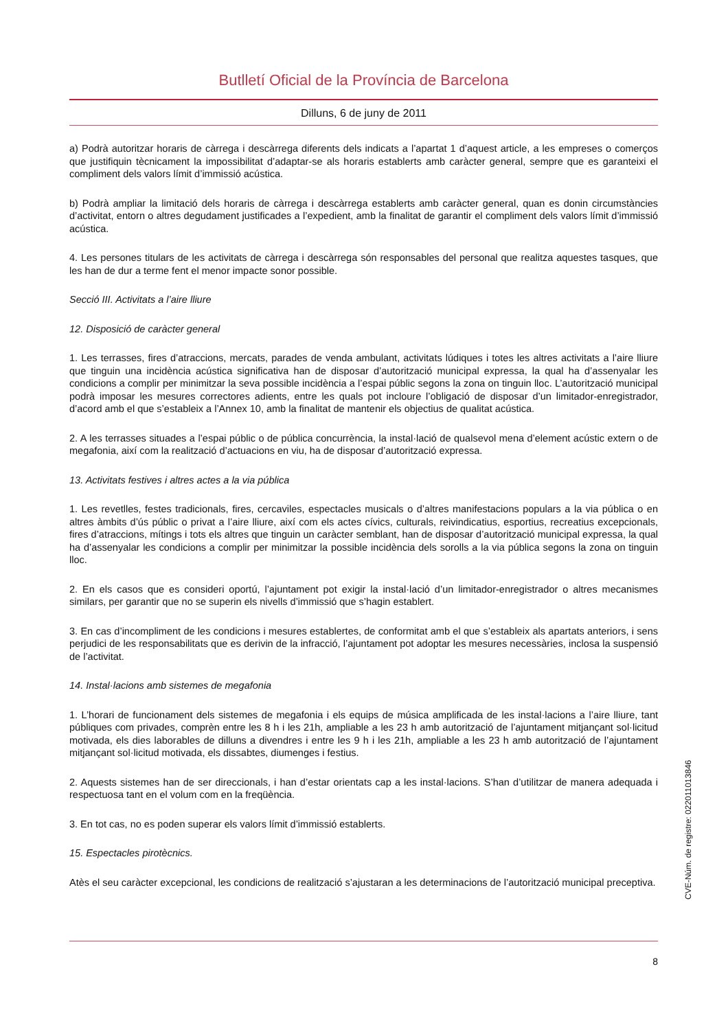Butlletí Oficial de la Província de Barcelona
Dilluns, 6 de juny de 2011
a) Podrà autoritzar horaris de càrrega i descàrrega diferents dels indicats a l’apartat 1 d’aquest article, a les empreses o comerços que justifiquin tècnicament la impossibilitat d’adaptar-se als horaris establerts amb caràcter general, sempre que es garanteixi el compliment dels valors límit d’immissió acústica.
b) Podrà ampliar la limitació dels horaris de càrrega i descàrrega establerts amb caràcter general, quan es donin circumstàncies d’activitat, entorn o altres degudament justificades a l’expedient, amb la finalitat de garantir el compliment dels valors límit d’immissió acústica.
4. Les persones titulars de les activitats de càrrega i descàrrega són responsables del personal que realitza aquestes tasques, que les han de dur a terme fent el menor impacte sonor possible.
Secció III. Activitats a l’aire lliure
12. Disposició de caràcter general
1. Les terrasses, fires d’atraccions, mercats, parades de venda ambulant, activitats lúdiques i totes les altres activitats a l’aire lliure que tinguin una incidència acústica significativa han de disposar d’autorització municipal expressa, la qual ha d’assenyalar les condicions a complir per minimitzar la seva possible incidència a l’espai públic segons la zona on tinguin lloc. L’autorització municipal podrà imposar les mesures correctores adients, entre les quals pot incloure l’obligació de disposar d’un limitador-enregistrador, d’acord amb el que s’estableix a l’Annex 10, amb la finalitat de mantenir els objectius de qualitat acústica.
2. A les terrasses situades a l’espai públic o de pública concurrència, la instal·lació de qualsevol mena d’element acústic extern o de megafonia, així com la realització d’actuacions en viu, ha de disposar d’autorització expressa.
13. Activitats festives i altres actes a la via pública
1. Les revetlles, festes tradicionals, fires, cercaviles, espectacles musicals o d’altres manifestacions populars a la via pública o en altres àmbits d’ús públic o privat a l’aire lliure, així com els actes cívics, culturals, reivindicatius, esportius, recreatius excepcionals, fires d’atraccions, mítings i tots els altres que tinguin un caràcter semblant, han de disposar d’autorització municipal expressa, la qual ha d’assenyalar les condicions a complir per minimitzar la possible incidència dels sorolls a la via pública segons la zona on tinguin lloc.
2. En els casos que es consideri oportú, l’ajuntament pot exigir la instal·lació d’un limitador-enregistrador o altres mecanismes similars, per garantir que no se superin els nivells d’immissió que s’hagin establert.
3. En cas d’incompliment de les condicions i mesures establertes, de conformitat amb el que s’estableix als apartats anteriors, i sens perjudici de les responsabilitats que es derivin de la infracció, l’ajuntament pot adoptar les mesures necessàries, inclosa la suspensió de l’activitat.
14. Instal·lacions amb sistemes de megafonia
1. L’horari de funcionament dels sistemes de megafonia i els equips de música amplificada de les instal·lacions a l’aire lliure, tant públiques com privades, comprèn entre les 8 h i les 21h, ampliable a les 23 h amb autorització de l’ajuntament mitjançant sol·licitud motivada, els dies laborables de dilluns a divendres i entre les 9 h i les 21h, ampliable a les 23 h amb autorització de l’ajuntament mitjançant sol·licitud motivada, els dissabtes, diumenges i festius.
2. Aquests sistemes han de ser direccionals, i han d’estar orientats cap a les instal·lacions. S’han d’utilitzar de manera adequada i respectuosa tant en el volum com en la freqüència.
3. En tot cas, no es poden superar els valors límit d’immissió establerts.
15. Espectacles pirotècnics.
Atès el seu caràcter excepcional, les condicions de realització s’ajustaran a les determinacions de l’autorització municipal preceptiva.
8
CVE-Núm. de registre: 022011013846